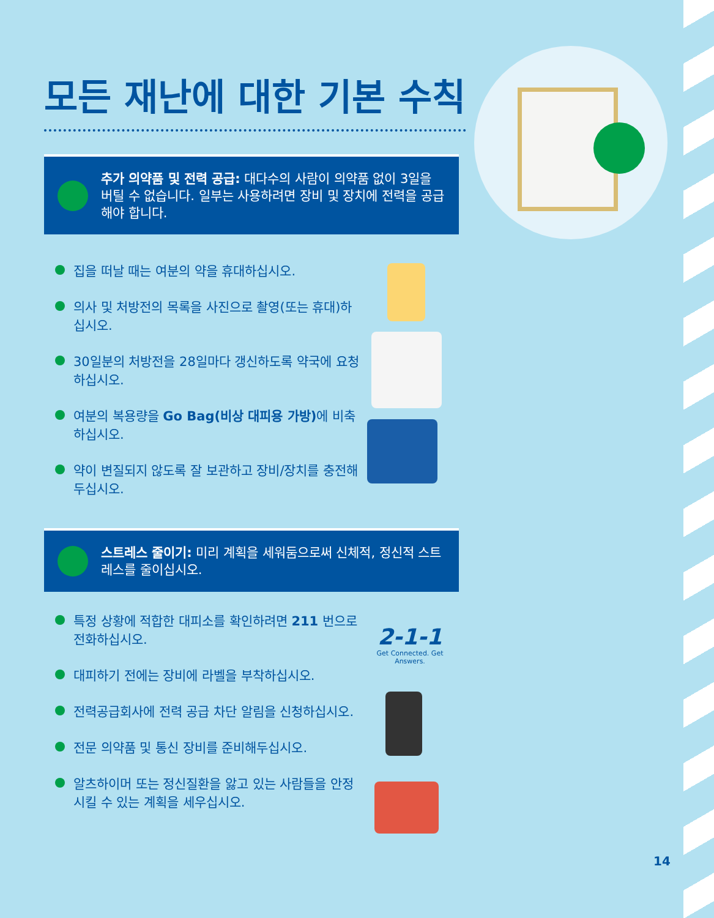모든 재난에 대한 기본 수칙
추가 의약품 및 전력 공급: 대다수의 사람이 의약품 없이 3일을 버틸 수 없습니다. 일부는 사용하려면 장비 및 장치에 전력을 공급해야 합니다.
집을 떠날 때는 여분의 약을 휴대하십시오.
의사 및 처방전의 목록을 사진으로 촬영(또는 휴대)하십시오.
30일분의 처방전을 28일마다 갱신하도록 약국에 요청하십시오.
여분의 복용량을 Go Bag(비상 대피용 가방) 에 비축하십시오.
약이 변질되지 않도록 잘 보관하고 장비/장치를 충전해두십시오.
스트레스 줄이기: 미리 계획을 세워둠으로써 신체적, 정신적 스트레스를 줄이십시오.
특정 상황에 적합한 대피소를 확인하려면 211 번으로 전화하십시오.
대피하기 전에는 장비에 라벨을 부착하십시오.
전력공급회사에 전력 공급 차단 알림을 신청하십시오.
전문 의약품 및 통신 장비를 준비해두십시오.
알츠하이머 또는 정신질환을 앓고 있는 사람들을 안정시킬 수 있는 계획을 세우십시오.
2-1-1
Get Connected. Get Answers.
14